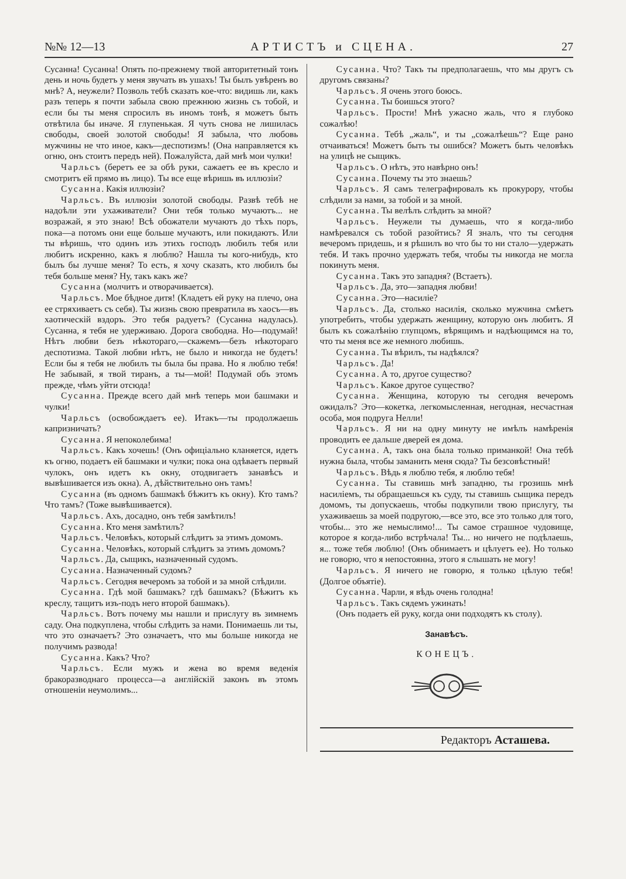№№ 12—13 АРТИСТЪ и СЦЕНА. 27
Сусанна! Сусанна! Опять по-прежнему твой авторитетный тонъ день и ночь будетъ у меня звучать въ ушахъ! Ты былъ увѣренъ во мнѣ? А, неужели? Позволь тебѣ сказать кое-что: видишь ли, какъ разъ теперь я почти забыла свою прежнюю жизнь съ тобой, и если бы ты меня спросилъ въ иномъ тонѣ, я можетъ быть отвѣтила бы иначе. Я глупенькая. Я чуть снова не лишилась свободы, своей золотой свободы! Я забыла, что любовь мужчины не что иное, какъ—деспотизмъ! (Она направляется къ огню, онъ стоитъ передъ ней). Пожалуйста, дай мнѣ мои чулки!
Чарльсъ (беретъ ее за обѣ руки, сажаетъ ее въ кресло и смотритъ ей прямо въ лицо). Ты все еще вѣришь въ иллюзіи?
Сусанна. Какія иллюзіи?
Чарльсъ. Въ иллюзіи золотой свободы. Развѣ тебѣ не надоѣли эти ухаживатели? Они тебя только мучаютъ... не возражай, я это знаю! Всѣ обожатели мучаютъ до тѣхъ поръ, пока—а потомъ они еще больше мучаютъ, или покидаютъ. Или ты вѣришь, что одинъ изъ этихъ господъ любилъ тебя или любитъ искренно, какъ я люблю? Нашла ты кого-нибудь, кто былъ бы лучше меня? То есть, я хочу сказать, кто любилъ бы тебя больше меня? Ну, такъ какъ же?
Сусанна (молчитъ и отворачивается).
Чарльсъ. Мое бѣдное дитя! (Кладетъ ей руку на плечо, она ее стряхиваетъ съ себя). Ты жизнь свою превратила въ хаосъ—въ хаотическій вздоръ. Это тебя радуетъ? (Сусанна надулась). Сусанна, я тебя не удерживаю. Дорога свободна. Но—подумай! Нѣтъ любви безъ нѣкотораго,—скажемъ—безъ нѣкотораго деспотизма. Такой любви нѣтъ, не было и никогда не будетъ! Если бы я тебя не любилъ ты была бы права. Но я люблю тебя! Не забывай, я твой тиранъ, а ты—мой! Подумай объ этомъ прежде, чѣмъ уйти отсюда!
Сусанна. Прежде всего дай мнѣ теперь мои башмаки и чулки!
Чарльсъ (освобождаетъ ее). Итакъ—ты продолжаешь капризничать?
Сусанна. Я непоколебима!
Чарльсъ. Какъ хочешь! (Онъ офиціально кланяется, идетъ къ огню, подаетъ ей башмаки и чулки; пока она одѣваетъ первый чулокъ, онъ идетъ къ окну, отодвигаетъ занавѣсъ и вывѣшивается изъ окна). А, дѣйствительно онъ тамъ!
Сусанна (въ одномъ башмакѣ бѣжитъ къ окну). Кто тамъ? Что тамъ? (Тоже вывѣшивается).
Чарльсъ. Ахъ, досадно, онъ тебя замѣтилъ!
Сусанна. Кто меня замѣтилъ?
Чарльсъ. Человѣкъ, который слѣдитъ за этимъ домомъ.
Сусанна. Человѣкъ, который слѣдитъ за этимъ домомъ?
Чарльсъ. Да, сыщикъ, назначенный судомъ.
Сусанна. Назначенный судомъ?
Чарльсъ. Сегодня вечеромъ за тобой и за мной слѣдили.
Сусанна. Гдѣ мой башмакъ? гдѣ башмакъ? (Бѣжитъ къ креслу, тащитъ изъ-подъ него второй башмакъ).
Чарльсъ. Вотъ почему мы нашли и прислугу въ зимнемъ саду. Она подкуплена, чтобы слѣдить за нами. Понимаешь ли ты, что это означаетъ? Это означаетъ, что мы больше никогда не получимъ развода!
Сусанна. Какъ? Что?
Чарльсъ. Если мужъ и жена во время веденія бракоразводнаго процесса—а англійскій законъ въ этомъ отношеніи неумолимъ...
Сусанна. Что? Такъ ты предполагаешь, что мы другъ съ другомъ связаны?
Чарльсъ. Я очень этого боюсь.
Сусанна. Ты боишься этого?
Чарльсъ. Прости! Мнѣ ужасно жаль, что я глубоко сожалѣю!
Сусанна. Тебѣ „жаль“, и ты „сожалѣешь“? Еще рано отчаиваться! Можетъ быть ты ошибся? Можетъ быть человѣкъ на улицѣ не сыщикъ.
Чарльсъ. О нѣтъ, это навѣрно онъ!
Сусанна. Почему ты это знаешь?
Чарльсъ. Я самъ телеграфировалъ къ прокурору, чтобы слѣдили за нами, за тобой и за мной.
Сусанна. Ты велѣлъ слѣдить за мной?
Чарльсъ. Неужели ты думаешь, что я когда-либо намѣревался съ тобой разойтись? Я зналъ, что ты сегодня вечеромъ придешь, и я рѣшилъ во что бы то ни стало—удержать тебя. И такъ прочно удержать тебя, чтобы ты никогда не могла покинуть меня.
Сусанна. Такъ это западня? (Встаетъ).
Чарльсъ. Да, это—западня любви!
Сусанна. Это—насиліе?
Чарльсъ. Да, столько насилія, сколько мужчина смѣетъ употребить, чтобы удержать женщину, которую онъ любитъ. Я былъ къ сожалѣнію глупцомъ, вѣрящимъ и надѣющимся на то, что ты меня все же немного любишь.
Сусанна. Ты вѣрилъ, ты надѣялся?
Чарльсъ. Да!
Сусанна. А то, другое существо?
Чарльсъ. Какое другое существо?
Сусанна. Женщина, которую ты сегодня вечеромъ ожидалъ? Это—кокетка, легкомысленная, негодная, несчастная особа, моя подруга Нелли!
Чарльсъ. Я ни на одну минуту не имѣлъ намѣренія проводить ее дальше дверей ея дома.
Сусанна. А, такъ она была только приманкой! Она тебѣ нужна была, чтобы заманить меня сюда? Ты безсовѣстный!
Чарльсъ. Вѣдь я люблю тебя, я люблю тебя!
Сусанна. Ты ставишь мнѣ западню, ты грозишь мнѣ насиліемъ, ты обращаешься къ суду, ты ставишь сыщика передъ домомъ, ты допускаешь, чтобы подкупили твою прислугу, ты ухаживаешь за моей подругою,—все это, все это только для того, чтобы... это же немыслимо!... Ты самое страшное чудовище, которое я когда-либо встрѣчала! Ты... но ничего не подѣлаешь, я... тоже тебя люблю! (Онъ обнимаетъ и цѣлуетъ ее). Но только не говорю, что я непостоянна, этого я слышать не могу!
Чарльсъ. Я ничего не говорю, я только цѣлую тебя! (Долгое объятіе).
Сусанна. Чарли, я вѣдь очень голодна!
Чарльсъ. Такъ сядемъ ужинать!
(Онъ подаетъ ей руку, когда они подходятъ къ столу).
Занавѣсъ.
КОНЕЦЪ.
Редакторъ Асташева.